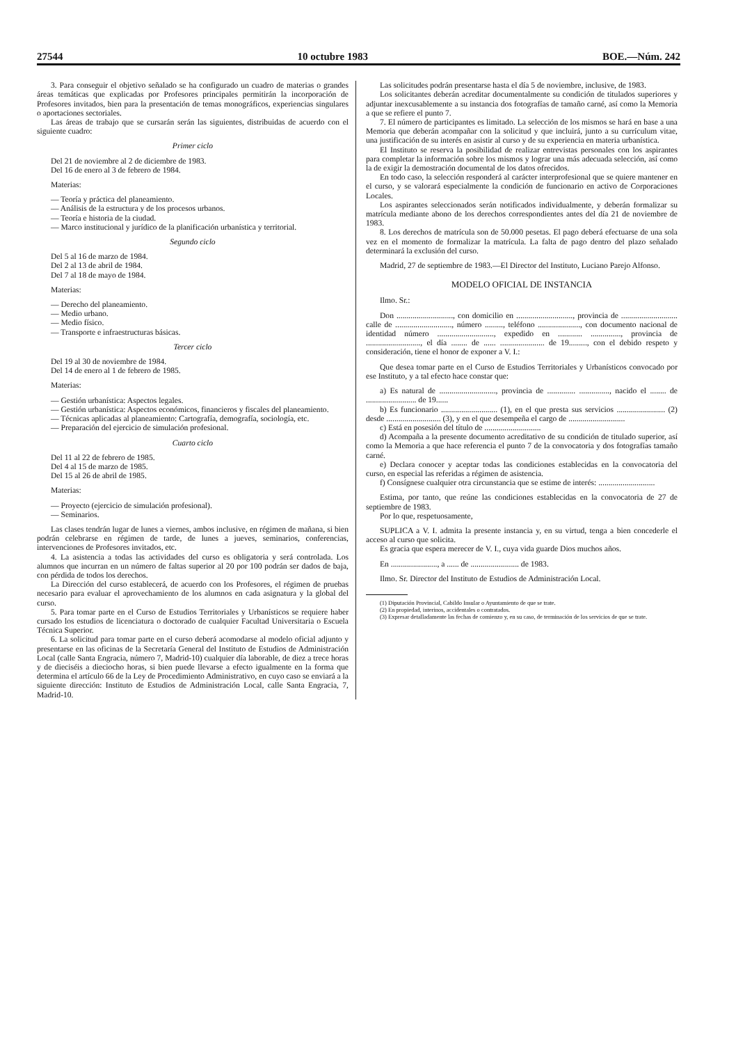27544 10 octubre 1983 BOE.—Núm. 242
3. Para conseguir el objetivo señalado se ha configurado un cuadro de materias o grandes áreas temáticas que explicadas por Profesores principales permitirán la incorporación de Profesores invitados, bien para la presentación de temas monográficos, experiencias singulares o aportaciones sectoriales.
Las áreas de trabajo que se cursarán serán las siguientes, distribuidas de acuerdo con el siguiente cuadro:
Primer ciclo
Del 21 de noviembre al 2 de diciembre de 1983.
Del 16 de enero al 3 de febrero de 1984.
Materias:
— Teoría y práctica del planeamiento.
— Análisis de la estructura y de los procesos urbanos.
— Teoría e historia de la ciudad.
— Marco institucional y jurídico de la planificación urbanística y territorial.
Segundo ciclo
Del 5 al 16 de marzo de 1984.
Del 2 al 13 de abril de 1984.
Del 7 al 18 de mayo de 1984.
Materias:
— Derecho del planeamiento.
— Medio urbano.
— Medio físico.
— Transporte e infraestructuras básicas.
Tercer ciclo
Del 19 al 30 de noviembre de 1984.
Del 14 de enero al 1 de febrero de 1985.
Materias:
— Gestión urbanística: Aspectos legales.
— Gestión urbanística: Aspectos económicos, financieros y fiscales del planeamiento.
— Técnicas aplicadas al planeamiento: Cartografía, demografía, sociología, etc.
— Preparación del ejercicio de simulación profesional.
Cuarto ciclo
Del 11 al 22 de febrero de 1985.
Del 4 al 15 de marzo de 1985.
Del 15 al 26 de abril de 1985.
Materias:
— Proyecto (ejercicio de simulación profesional).
— Seminarios.
Las clases tendrán lugar de lunes a viernes, ambos inclusive, en régimen de mañana, si bien podrán celebrarse en régimen de tarde, de lunes a jueves, seminarios, conferencias, intervenciones de Profesores invitados, etc.
4. La asistencia a todas las actividades del curso es obligatoria y será controlada. Los alumnos que incurran en un número de faltas superior al 20 por 100 podrán ser dados de baja, con pérdida de todos los derechos.
La Dirección del curso establecerá, de acuerdo con los Profesores, el régimen de pruebas necesario para evaluar el aprovechamiento de los alumnos en cada asignatura y la global del curso.
5. Para tomar parte en el Curso de Estudios Territoriales y Urbanísticos se requiere haber cursado los estudios de licenciatura o doctorado de cualquier Facultad Universitaria o Escuela Técnica Superior.
6. La solicitud para tomar parte en el curso deberá acomodarse al modelo oficial adjunto y presentarse en las oficinas de la Secretaría General del Instituto de Estudios de Administración Local (calle Santa Engracia, número 7, Madrid-10) cualquier día laborable, de diez a trece horas y de dieciséis a dieciocho horas, si bien puede llevarse a efecto igualmente en la forma que determina el artículo 66 de la Ley de Procedimiento Administrativo, en cuyo caso se enviará a la siguiente dirección: Instituto de Estudios de Administración Local, calle Santa Engracia, 7, Madrid-10.
Las solicitudes podrán presentarse hasta el día 5 de noviembre, inclusive, de 1983.
Los solicitantes deberán acreditar documentalmente su condición de titulados superiores y adjuntar inexcusablemente a su instancia dos fotografías de tamaño carné, así como la Memoria a que se refiere el punto 7.
7. El número de participantes es limitado. La selección de los mismos se hará en base a una Memoria que deberán acompañar con la solicitud y que incluirá, junto a su currículum vitae, una justificación de su interés en asistir al curso y de su experiencia en materia urbanística.
El Instituto se reserva la posibilidad de realizar entrevistas personales con los aspirantes para completar la información sobre los mismos y lograr una más adecuada selección, así como la de exigir la demostración documental de los datos ofrecidos.
En todo caso, la selección responderá al carácter interprofesional que se quiere mantener en el curso, y se valorará especialmente la condición de funcionario en activo de Corporaciones Locales.
Los aspirantes seleccionados serán notificados individualmente, y deberán formalizar su matrícula mediante abono de los derechos correspondientes antes del día 21 de noviembre de 1983.
8. Los derechos de matrícula son de 50.000 pesetas. El pago deberá efectuarse de una sola vez en el momento de formalizar la matrícula. La falta de pago dentro del plazo señalado determinará la exclusión del curso.
Madrid, 27 de septiembre de 1983.—El Director del Instituto, Luciano Parejo Alfonso.
MODELO OFICIAL DE INSTANCIA
Ilmo. Sr.:
Don ............................, con domicilio en ............................, provincia de ............................ calle de ............................, número ........., teléfono ....................., con documento nacional de identidad número ............................, expedido en ............ ..............., provincia de ..........................., el día ........ de ...... ...................... de 19........., con el debido respeto y consideración, tiene el honor de exponer a V. I.:
Que desea tomar parte en el Curso de Estudios Territoriales y Urbanísticos convocado por ese Instituto, y a tal efecto hace constar que:
a) Es natural de ............................, provincia de .............. ..............., nacido el ........ de ......................... de 19......
b) Es funcionario ............................ (1), en el que presta sus servicios ........................ (2) desde ........................... (3), y en el que desempeña el cargo de ............................
c) Está en posesión del título de ............................
d) Acompaña a la presente documento acreditativo de su condición de titulado superior, así como la Memoria a que hace referencia el punto 7 de la convocatoria y dos fotografías tamaño carné.
e) Declara conocer y aceptar todas las condiciones establecidas en la convocatoria del curso, en especial las referidas a régimen de asistencia.
f) Consígnese cualquier otra circunstancia que se estime de interés: ............................
Estima, por tanto, que reúne las condiciones establecidas en la convocatoria de 27 de septiembre de 1983.
Por lo que, respetuosamente,
SUPLICA a V. I. admita la presente instancia y, en su virtud, tenga a bien concederle el acceso al curso que solicita.
Es gracia que espera merecer de V. I., cuya vida guarde Dios muchos años.
En ......................., a ...... de ........................ de 1983.
Ilmo. Sr. Director del Instituto de Estudios de Administración Local.
(1) Diputación Provincial, Cabildo Insular o Ayuntamiento de que se trate.
(2) En propiedad, interinos, accidentales o contratados.
(3) Expresar detalladamente las fechas de comienzo y, en su caso, de terminación de los servicios de que se trate.